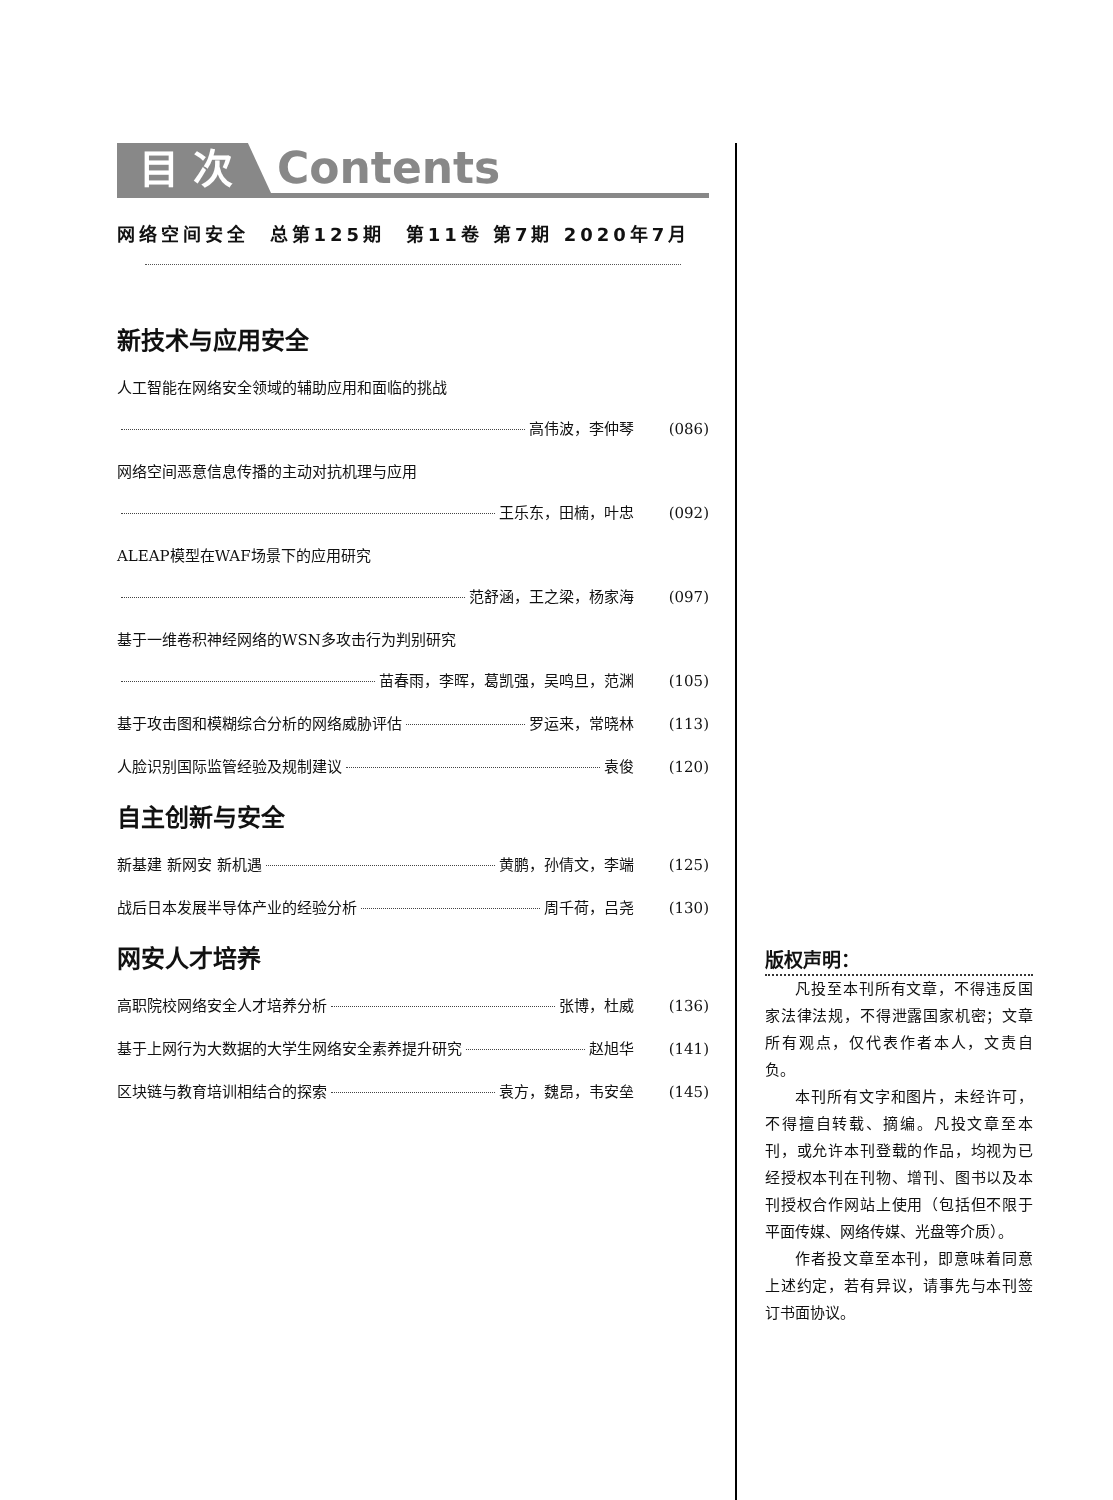目 次 Contents
网络空间安全 总第125期 第11卷 第7期 2020年7月
新技术与应用安全
人工智能在网络安全领域的辅助应用和面临的挑战
高伟波，李仲琴 (086)
网络空间恶意信息传播的主动对抗机理与应用
王乐东，田楠，叶忠 (092)
ALEAP模型在WAF场景下的应用研究
范舒涵，王之梁，杨家海 (097)
基于一维卷积神经网络的WSN多攻击行为判别研究
苗春雨，李晖，葛凯强，吴鸣旦，范渊 (105)
基于攻击图和模糊综合分析的网络威胁评估 罗运来，常晓林 (113)
人脸识别国际监管经验及规制建议 袁俊 (120)
自主创新与安全
新基建 新网安 新机遇 黄鹏，孙倩文，李端 (125)
战后日本发展半导体产业的经验分析 周千荷，吕尧 (130)
网安人才培养
高职院校网络安全人才培养分析 张博，杜威 (136)
基于上网行为大数据的大学生网络安全素养提升研究 赵旭华 (141)
区块链与教育培训相结合的探索 袁方，魏昂，韦安垒 (145)
版权声明：
凡投至本刊所有文章，不得违反国家法律法规，不得泄露国家机密；文章所有观点，仅代表作者本人，文责自负。
本刊所有文字和图片，未经许可，不得擅自转载、摘编。凡投文章至本刊，或允许本刊登载的作品，均视为已经授权本刊在刊物、增刊、图书以及本刊授权合作网站上使用（包括但不限于平面传媒、网络传媒、光盘等介质）。
作者投文章至本刊，即意味着同意上述约定，若有异议，请事先与本刊签订书面协议。